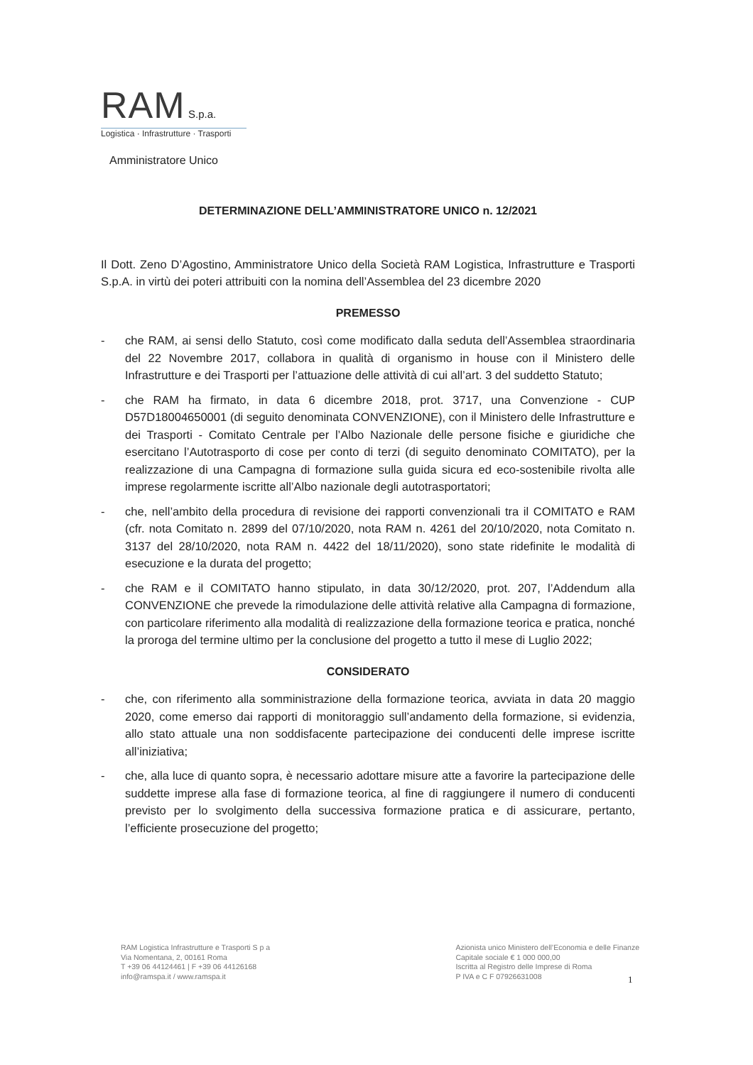RAM S.p.a.
Logistica · Infrastrutture · Trasporti
Amministratore Unico
DETERMINAZIONE DELL’AMMINISTRATORE UNICO n. 12/2021
Il Dott. Zeno D’Agostino, Amministratore Unico della Società RAM Logistica, Infrastrutture e Trasporti S.p.A. in virtù dei poteri attribuiti con la nomina dell’Assemblea del 23 dicembre 2020
PREMESSO
- che RAM, ai sensi dello Statuto, così come modificato dalla seduta dell’Assemblea straordinaria del 22 Novembre 2017, collabora in qualità di organismo in house con il Ministero delle Infrastrutture e dei Trasporti per l’attuazione delle attività di cui all’art. 3 del suddetto Statuto;
- che RAM ha firmato, in data 6 dicembre 2018, prot. 3717, una Convenzione - CUP D57D18004650001 (di seguito denominata CONVENZIONE), con il Ministero delle Infrastrutture e dei Trasporti - Comitato Centrale per l’Albo Nazionale delle persone fisiche e giuridiche che esercitano l’Autotrasporto di cose per conto di terzi (di seguito denominato COMITATO), per la realizzazione di una Campagna di formazione sulla guida sicura ed eco-sostenibile rivolta alle imprese regolarmente iscritte all’Albo nazionale degli autotrasportatori;
- che, nell’ambito della procedura di revisione dei rapporti convenzionali tra il COMITATO e RAM (cfr. nota Comitato n. 2899 del 07/10/2020, nota RAM n. 4261 del 20/10/2020, nota Comitato n. 3137 del 28/10/2020, nota RAM n. 4422 del 18/11/2020), sono state ridefinite le modalità di esecuzione e la durata del progetto;
- che RAM e il COMITATO hanno stipulato, in data 30/12/2020, prot. 207, l’Addendum alla CONVENZIONE che prevede la rimodulazione delle attività relative alla Campagna di formazione, con particolare riferimento alla modalità di realizzazione della formazione teorica e pratica, nonché la proroga del termine ultimo per la conclusione del progetto a tutto il mese di Luglio 2022;
CONSIDERATO
- che, con riferimento alla somministrazione della formazione teorica, avviata in data 20 maggio 2020, come emerso dai rapporti di monitoraggio sull’andamento della formazione, si evidenzia, allo stato attuale una non soddisfacente partecipazione dei conducenti delle imprese iscritte all’iniziativa;
- che, alla luce di quanto sopra, è necessario adottare misure atte a favorire la partecipazione delle suddette imprese alla fase di formazione teorica, al fine di raggiungere il numero di conducenti previsto per lo svolgimento della successiva formazione pratica e di assicurare, pertanto, l’efficiente prosecuzione del progetto;
RAM Logistica Infrastrutture e Trasporti S p a
Via Nomentana, 2, 00161 Roma
T +39 06 44124461 | F +39 06 44126168
info@ramspa.it / www.ramspa.it
Azionista unico Ministero dell’Economia e delle Finanze
Capitale sociale € 1 000 000,00
Iscritta al Registro delle Imprese di Roma
P IVA e C F 07926631008
1